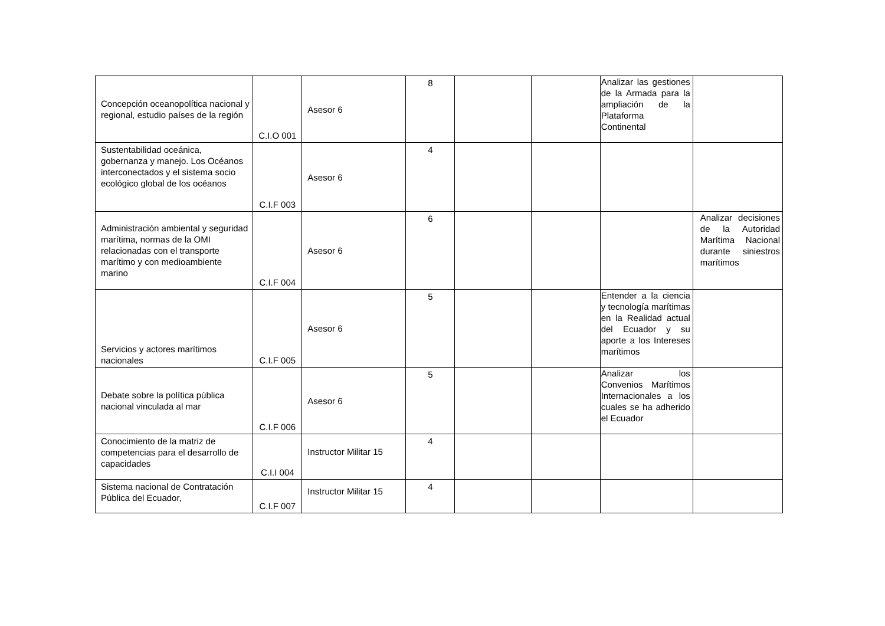| Concepción oceanopolítica nacional y regional, estudio países de la región | C.I.O 001 | Asesor 6 | 8 | | | Analizar las gestiones de la Armada para la ampliación de la Plataforma Continental | |
| Sustentabilidad oceánica, gobernanza y manejo. Los Océanos interconectados y el sistema socio ecológico global de los océanos | C.I.F 003 | Asesor 6 | 4 | | | | |
| Administración ambiental y seguridad marítima, normas de la OMI relacionadas con el transporte marítimo y con medioambiente marino | C.I.F 004 | Asesor 6 | 6 | | | | Analizar decisiones de la Autoridad Marítima Nacional durante siniestros marítimos |
| Servicios y actores marítimos nacionales | C.I.F 005 | Asesor 6 | 5 | | | Entender a la ciencia y tecnología marítimas en la Realidad actual del Ecuador y su aporte a los Intereses marítimos | |
| Debate sobre la política pública nacional vinculada al mar | C.I.F 006 | Asesor 6 | 5 | | | Analizar los Convenios Marítimos Internacionales a los cuales se ha adherido el Ecuador | |
| Conocimiento de la matriz de competencias para el desarrollo de capacidades | C.I.I 004 | Instructor Militar 15 | 4 | | | | |
| Sistema nacional de Contratación Pública del Ecuador, | C.I.F 007 | Instructor Militar 15 | 4 | | | | |